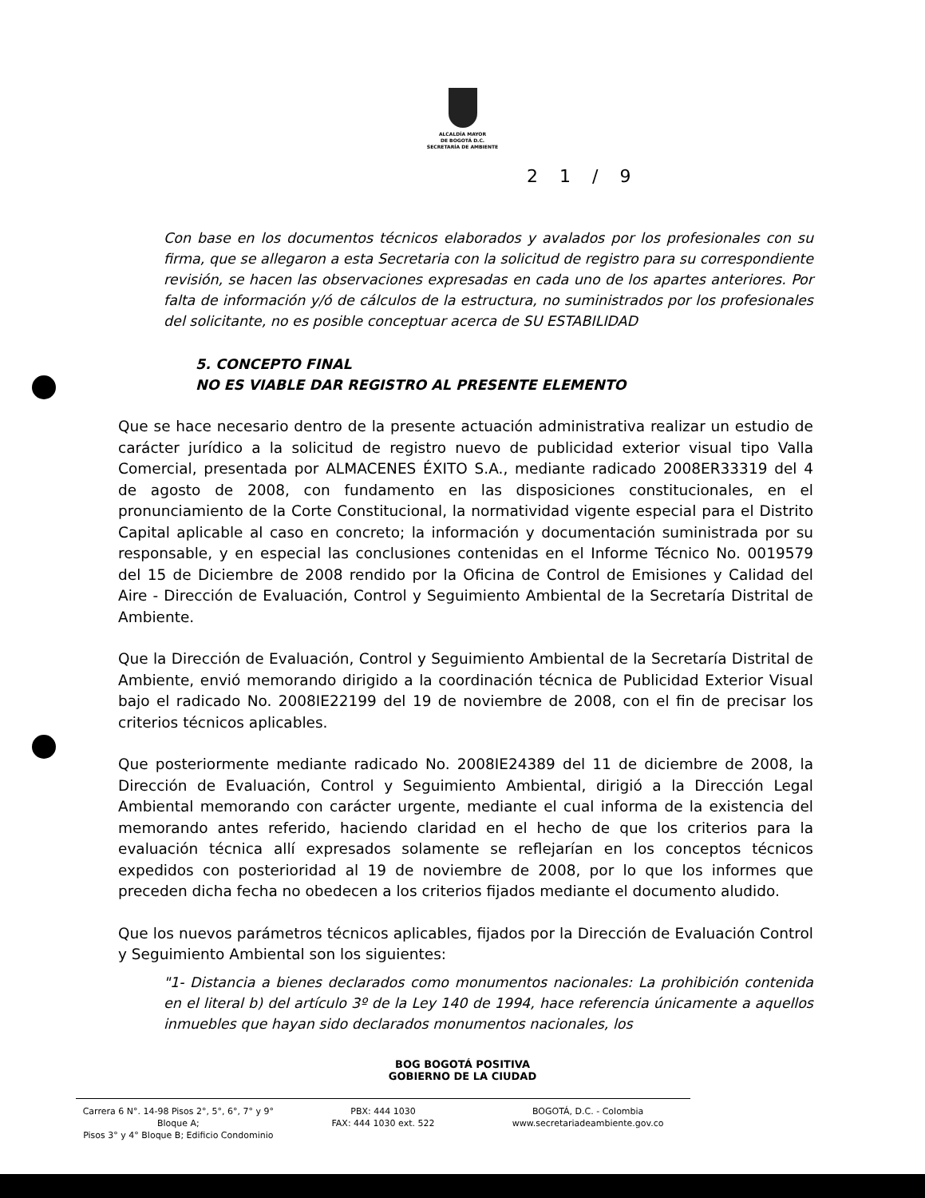ALCALDÍA MAYOR
DE BOGOTÁ D.C.
SECRETARÍA DE AMBIENTE
2 1 / 9
Con base en los documentos técnicos elaborados y avalados por los profesionales con su firma, que se allegaron a esta Secretaria con la solicitud de registro para su correspondiente revisión, se hacen las observaciones expresadas en cada uno de los apartes anteriores. Por falta de información y/ó de cálculos de la estructura, no suministrados por los profesionales del solicitante, no es posible conceptuar acerca de SU ESTABILIDAD
5. CONCEPTO FINAL
NO ES VIABLE DAR REGISTRO AL PRESENTE ELEMENTO
Que se hace necesario dentro de la presente actuación administrativa realizar un estudio de carácter jurídico a la solicitud de registro nuevo de publicidad exterior visual tipo Valla Comercial, presentada por ALMACENES ÉXITO S.A., mediante radicado 2008ER33319 del 4 de agosto de 2008, con fundamento en las disposiciones constitucionales, en el pronunciamiento de la Corte Constitucional, la normatividad vigente especial para el Distrito Capital aplicable al caso en concreto; la información y documentación suministrada por su responsable, y en especial las conclusiones contenidas en el Informe Técnico No. 0019579 del 15 de Diciembre de 2008 rendido por la Oficina de Control de Emisiones y Calidad del Aire - Dirección de Evaluación, Control y Seguimiento Ambiental de la Secretaría Distrital de Ambiente.
Que la Dirección de Evaluación, Control y Seguimiento Ambiental de la Secretaría Distrital de Ambiente, envió memorando dirigido a la coordinación técnica de Publicidad Exterior Visual bajo el radicado No. 2008IE22199 del 19 de noviembre de 2008, con el fin de precisar los criterios técnicos aplicables.
Que posteriormente mediante radicado No. 2008IE24389 del 11 de diciembre de 2008, la Dirección de Evaluación, Control y Seguimiento Ambiental, dirigió a la Dirección Legal Ambiental memorando con carácter urgente, mediante el cual informa de la existencia del memorando antes referido, haciendo claridad en el hecho de que los criterios para la evaluación técnica allí expresados solamente se reflejarían en los conceptos técnicos expedidos con posterioridad al 19 de noviembre de 2008, por lo que los informes que preceden dicha fecha no obedecen a los criterios fijados mediante el documento aludido.
Que los nuevos parámetros técnicos aplicables, fijados por la Dirección de Evaluación Control y Seguimiento Ambiental son los siguientes:
"1- Distancia a bienes declarados como monumentos nacionales: La prohibición contenida en el literal b) del artículo 3º de la Ley 140 de 1994, hace referencia únicamente a aquellos inmuebles que hayan sido declarados monumentos nacionales, los
BOG BOGOTÁ POSITIVA
GOBIERNO DE LA CIUDAD
Carrera 6 N°. 14-98 Pisos 2°, 5°, 6°, 7° y 9° Bloque A;
Pisos 3° y 4° Bloque B; Edificio Condominio
PBX: 444 1030
FAX: 444 1030 ext. 522
BOGOTÁ, D.C. - Colombia
www.secretariadeambiente.gov.co